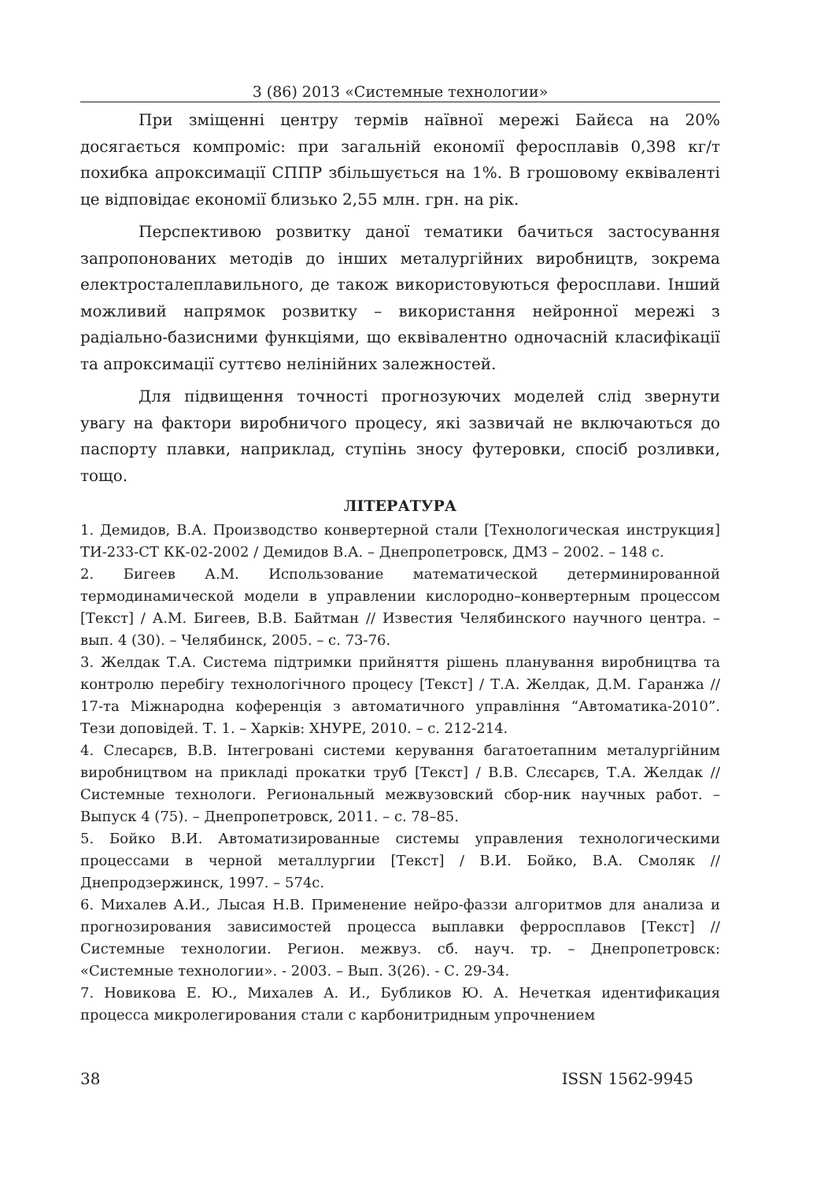3 (86) 2013 «Системные технологии»
При зміщенні центру термів наївної мережі Байєса на 20% досягається компроміс: при загальній економії феросплавів 0,398 кг/т похибка апроксимації СППР збільшується на 1%. В грошовому еквіваленті це відповідає економії близько 2,55 млн. грн. на рік.
Перспективою розвитку даної тематики бачиться застосування запропонованих методів до інших металургійних виробництв, зокрема електросталеплавильного, де також використовуються феросплави. Інший можливий напрямок розвитку – використання нейронної мережі з радіально-базисними функціями, що еквівалентно одночасній класифікації та апроксимації суттєво нелінійних залежностей.
Для підвищення точності прогнозуючих моделей слід звернути увагу на фактори виробничого процесу, які зазвичай не включаються до паспорту плавки, наприклад, ступінь зносу футеровки, спосіб розливки, тощо.
ЛІТЕРАТУРА
1. Демидов, В.А. Производство конвертерной стали [Технологическая инструкция] ТИ-233-СТ КК-02-2002 / Демидов В.А. – Днепропетровск, ДМЗ – 2002. – 148 с.
2. Бигеев А.М. Использование математической детерминированной термодинамической модели в управлении кислородно–конвертерным процессом [Текст] / А.М. Бигеев, В.В. Байтман // Известия Челябинского научного центра. – вып. 4 (30). – Челябинск, 2005. – с. 73-76.
3. Желдак Т.А. Система підтримки прийняття рішень планування виробництва та контролю перебігу технологічного процесу [Текст] / Т.А. Желдак, Д.М. Гаранжа // 17-та Міжнародна коференція з автоматичного управління “Автоматика-2010”. Тези доповідей. Т. 1. – Харків: ХНУРЕ, 2010. – с. 212-214.
4. Слесарєв, В.В. Інтегровані системи керування багатоетапним металургійним виробництвом на прикладі прокатки труб [Текст] / В.В. Слєсарєв, Т.А. Желдак // Системные технологи. Региональный межвузовский сбор-ник научных работ. – Выпуск 4 (75). – Днепропетровск, 2011. – с. 78–85.
5. Бойко В.И. Автоматизированные системы управления технологическими процессами в черной металлургии [Текст] / В.И. Бойко, В.А. Смоляк // Днепродзержинск, 1997. – 574с.
6. Михалев А.И., Лысая Н.В. Применение нейро-фаззи алгоритмов для анализа и прогнозирования зависимостей процесса выплавки ферросплавов [Текст] // Системные технологии. Регион. межвуз. сб. науч. тр. – Днепропетровск: «Системные технологии». - 2003. – Вып. 3(26). - С. 29-34.
7. Новикова Е. Ю., Михалев А. И., Бубликов Ю. А. Нечеткая идентификация процесса микролегирования стали с карбонитридным упрочнением
38 ISSN 1562-9945